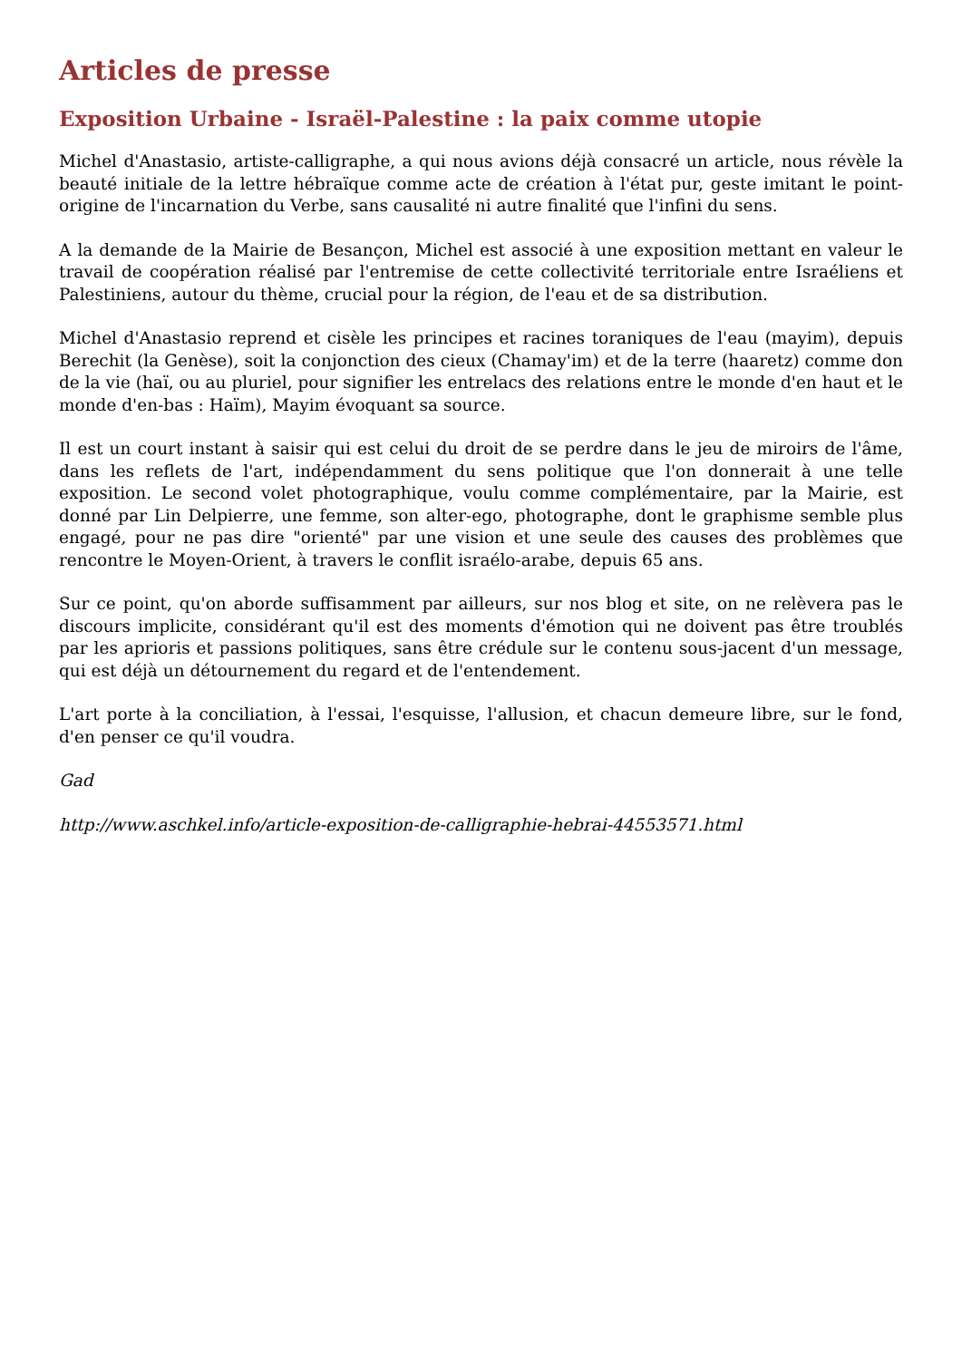Articles de presse
Exposition Urbaine - Israël-Palestine : la paix comme utopie
Michel d'Anastasio, artiste-calligraphe, a qui nous avions déjà consacré un article, nous révèle la beauté initiale de la lettre hébraïque comme acte de création à l'état pur, geste imitant le point-origine de l'incarnation du Verbe, sans causalité ni autre finalité que l'infini du sens.
A la demande de la Mairie de Besançon, Michel est associé à une exposition mettant en valeur le travail de coopération réalisé par l'entremise de cette collectivité territoriale entre Israéliens et Palestiniens, autour du thème, crucial pour la région, de l'eau et de sa distribution.
Michel d'Anastasio reprend et cisèle les principes et racines toraniques de l'eau (mayim), depuis Berechit (la Genèse), soit la conjonction des cieux (Chamay'im) et de la terre (haaretz) comme don de la vie (haï, ou au pluriel, pour signifier les entrelacs des relations entre le monde d'en haut et le monde d'en-bas : Haïm), Mayim évoquant sa source.
Il est un court instant à saisir qui est celui du droit de se perdre dans le jeu de miroirs de l'âme, dans les reflets de l'art, indépendamment du sens politique que l'on donnerait à une telle exposition. Le second volet photographique, voulu comme complémentaire, par la Mairie, est donné par Lin Delpierre, une femme, son alter-ego, photographe, dont le graphisme semble plus engagé, pour ne pas dire "orienté" par une vision et une seule des causes des problèmes que rencontre le Moyen-Orient, à travers le conflit israélo-arabe, depuis 65 ans.
Sur ce point, qu'on aborde suffisamment par ailleurs, sur nos blog et site, on ne relèvera pas le discours implicite, considérant qu'il est des moments d'émotion qui ne doivent pas être troublés par les aprioris et passions politiques, sans être crédule sur le contenu sous-jacent d'un message, qui est déjà un détournement du regard et de l'entendement.
L'art porte à la conciliation, à l'essai, l'esquisse, l'allusion, et chacun demeure libre, sur le fond, d'en penser ce qu'il voudra.
Gad
http://www.aschkel.info/article-exposition-de-calligraphie-hebrai-44553571.html